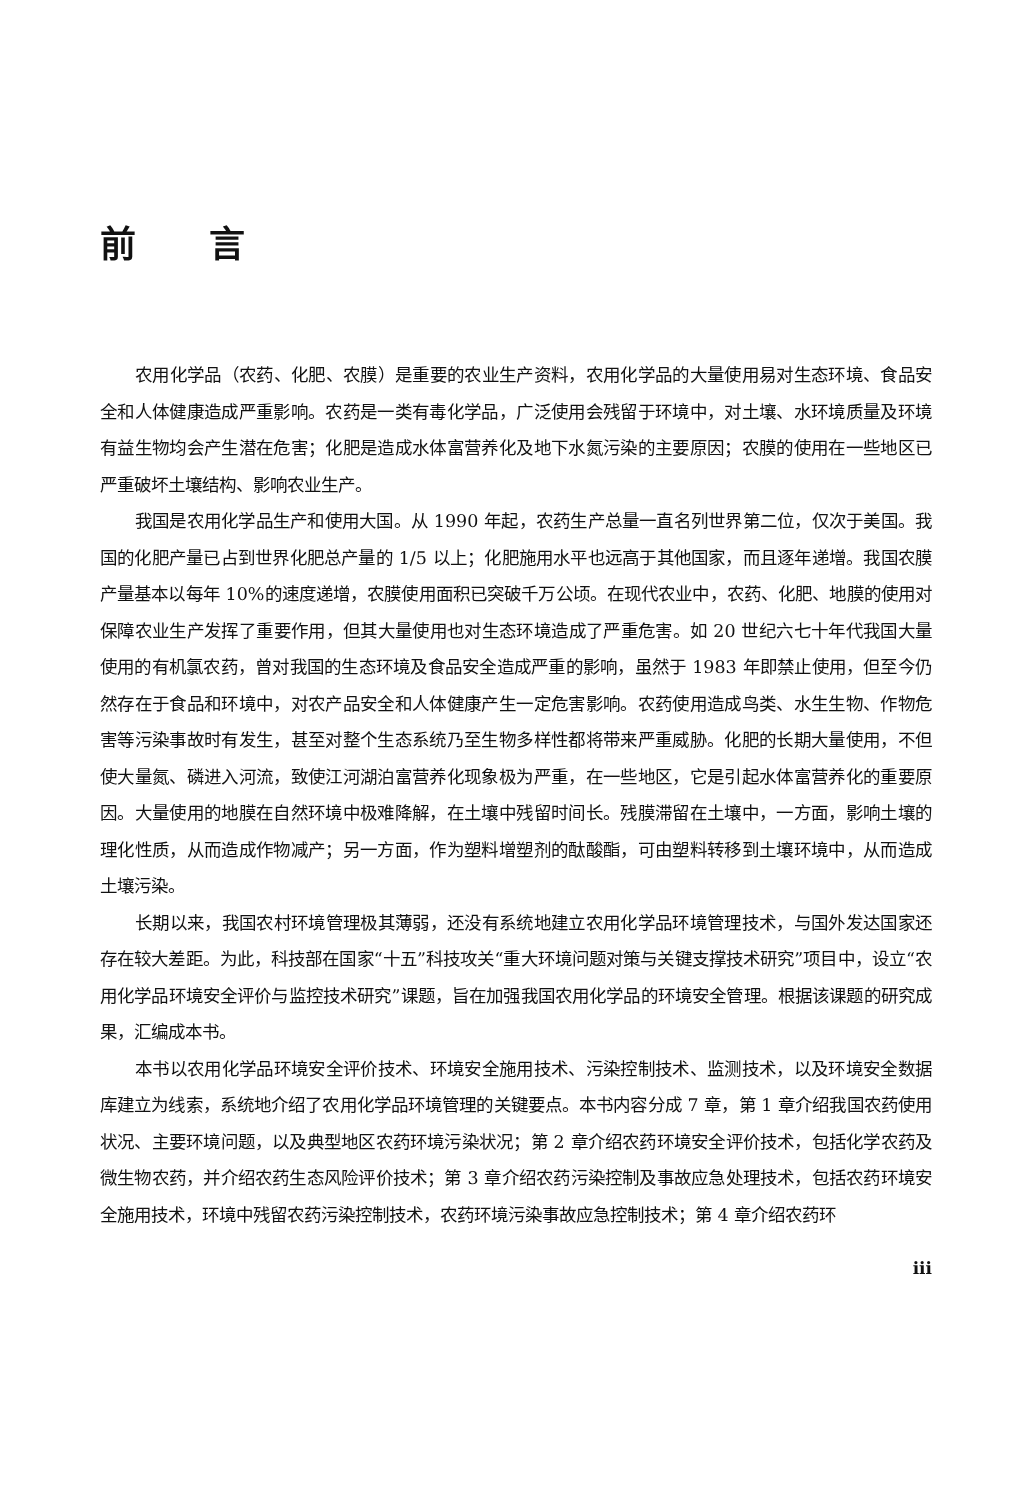前 言
农用化学品（农药、化肥、农膜）是重要的农业生产资料，农用化学品的大量使用易对生态环境、食品安全和人体健康造成严重影响。农药是一类有毒化学品，广泛使用会残留于环境中，对土壤、水环境质量及环境有益生物均会产生潜在危害；化肥是造成水体富营养化及地下水氮污染的主要原因；农膜的使用在一些地区已严重破坏土壤结构、影响农业生产。
我国是农用化学品生产和使用大国。从 1990 年起，农药生产总量一直名列世界第二位，仅次于美国。我国的化肥产量已占到世界化肥总产量的 1/5 以上；化肥施用水平也远高于其他国家，而且逐年递增。我国农膜产量基本以每年 10%的速度递增，农膜使用面积已突破千万公顷。在现代农业中，农药、化肥、地膜的使用对保障农业生产发挥了重要作用，但其大量使用也对生态环境造成了严重危害。如 20 世纪六七十年代我国大量使用的有机氯农药，曾对我国的生态环境及食品安全造成严重的影响，虽然于 1983 年即禁止使用，但至今仍然存在于食品和环境中，对农产品安全和人体健康产生一定危害影响。农药使用造成鸟类、水生生物、作物危害等污染事故时有发生，甚至对整个生态系统乃至生物多样性都将带来严重威胁。化肥的长期大量使用，不但使大量氮、磷进入河流，致使江河湖泊富营养化现象极为严重，在一些地区，它是引起水体富营养化的重要原因。大量使用的地膜在自然环境中极难降解，在土壤中残留时间长。残膜滞留在土壤中，一方面，影响土壤的理化性质，从而造成作物减产；另一方面，作为塑料增塑剂的酞酸酯，可由塑料转移到土壤环境中，从而造成土壤污染。
长期以来，我国农村环境管理极其薄弱，还没有系统地建立农用化学品环境管理技术，与国外发达国家还存在较大差距。为此，科技部在国家“十五”科技攻关“重大环境问题对策与关键支撑技术研究”项目中，设立“农用化学品环境安全评价与监控技术研究”课题，旨在加强我国农用化学品的环境安全管理。根据该课题的研究成果，汇编成本书。
本书以农用化学品环境安全评价技术、环境安全施用技术、污染控制技术、监测技术，以及环境安全数据库建立为线索，系统地介绍了农用化学品环境管理的关键要点。本书内容分成 7 章，第 1 章介绍我国农药使用状况、主要环境问题，以及典型地区农药环境污染状况；第 2 章介绍农药环境安全评价技术，包括化学农药及微生物农药，并介绍农药生态风险评价技术；第 3 章介绍农药污染控制及事故应急处理技术，包括农药环境安全施用技术，环境中残留农药污染控制技术，农药环境污染事故应急控制技术；第 4 章介绍农药环
iii